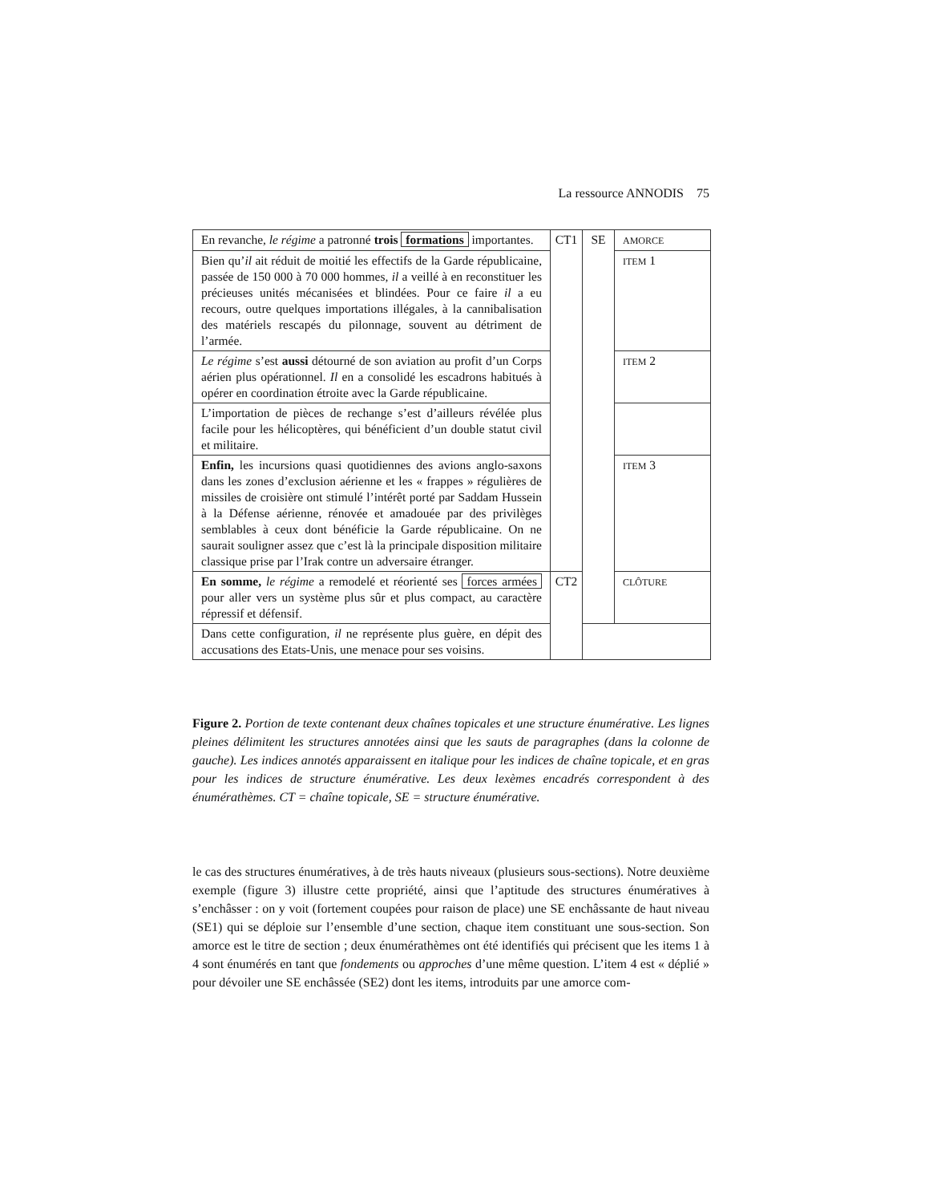La ressource ANNODIS 75
| En revanche, le régime a patronné trois formations importantes. | CT1 | SE | AMORCE |
| Bien qu’ il ait réduit de moitié les effectifs de la Garde républicaine, passée de 150 000 à 70 000 hommes, il a veillé à en reconstituer les précieuses unités mécanisées et blindées. Pour ce faire il a eu recours, outre quelques importations illégales, à la cannibalisation des matériels rescapés du pilonnage, souvent au détriment de l’armée. | | | ITEM 1 |
| Le régime s’est aussi détourné de son aviation au profit d’un Corps aérien plus opérationnel. Il en a consolidé les escadrons habitués à opérer en coordination étroite avec la Garde républicaine. | | | ITEM 2 |
| L’importation de pièces de rechange s’est d’ailleurs révélée plus facile pour les hélicoptères, qui bénéficient d’un double statut civil et militaire. | | | |
| Enfin, les incursions quasi quotidiennes des avions anglo-saxons dans les zones d’exclusion aérienne et les « frappes » régulières de missiles de croisière ont stimulé l’intérêt porté par Saddam Hussein à la Défense aérienne, rénovée et amadouée par des privilèges semblables à ceux dont bénéficie la Garde républicaine. On ne saurait souligner assez que c’est là la principale disposition militaire classique prise par l’Irak contre un adversaire étranger. | | | ITEM 3 |
| En somme, le régime a remodelé et réorienté ses forces armées pour aller vers un système plus sûr et plus compact, au caractère répressif et défensif. | CT2 | | CLÔTURE |
| Dans cette configuration, il ne représente plus guère, en dépit des accusations des Etats-Unis, une menace pour ses voisins. | | | |
Figure 2. Portion de texte contenant deux chaînes topicales et une structure énumérative. Les lignes pleines délimitent les structures annotées ainsi que les sauts de paragraphes (dans la colonne de gauche). Les indices annotés apparaissent en italique pour les indices de chaîne topicale, et en gras pour les indices de structure énumérative. Les deux lexèmes encadrés correspondent à des énumérathèmes. CT = chaîne topicale, SE = structure énumérative.
le cas des structures énumératives, à de très hauts niveaux (plusieurs sous-sections). Notre deuxième exemple (figure 3) illustre cette propriété, ainsi que l’aptitude des structures énumératives à s’enchâsser : on y voit (fortement coupées pour raison de place) une SE enchâssante de haut niveau (SE1) qui se déploie sur l’ensemble d’une section, chaque item constituant une sous-section. Son amorce est le titre de section ; deux énumérathèmes ont été identifiés qui précisent que les items 1 à 4 sont énumérés en tant que fondements ou approches d’une même question. L’item 4 est « déplié » pour dévoiler une SE enchâssée (SE2) dont les items, introduits par une amorce com-